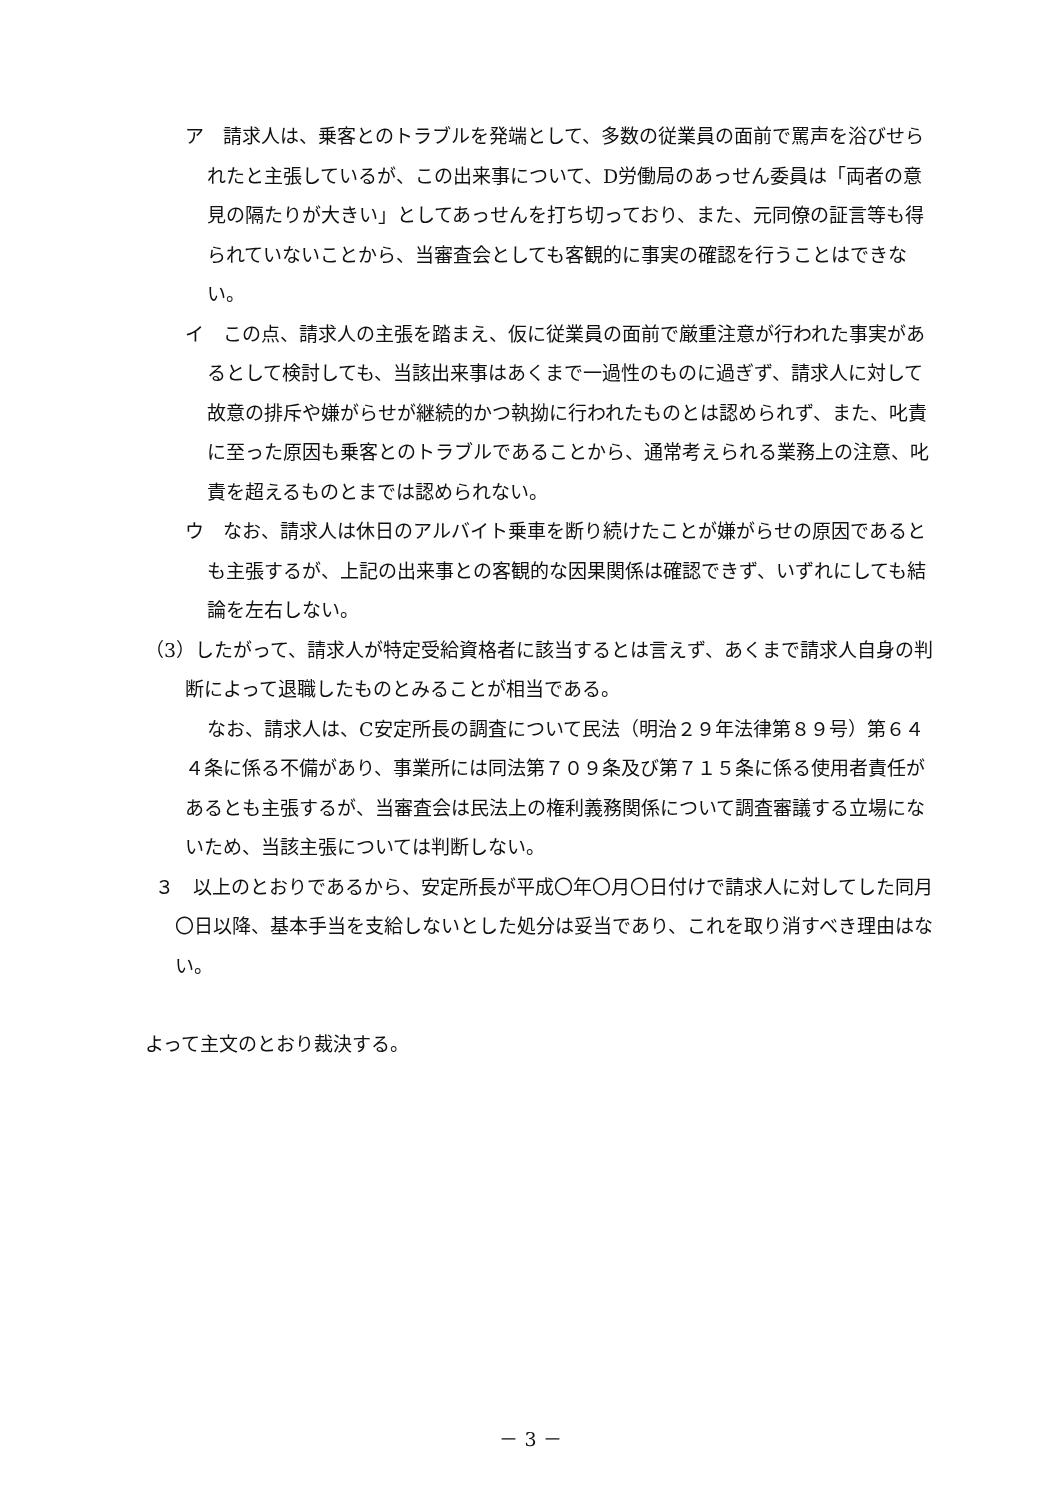ア　請求人は、乗客とのトラブルを発端として、多数の従業員の面前で罵声を浴びせられたと主張しているが、この出来事について、D労働局のあっせん委員は「両者の意見の隔たりが大きい」としてあっせんを打ち切っており、また、元同僚の証言等も得られていないことから、当審査会としても客観的に事実の確認を行うことはできない。
イ　この点、請求人の主張を踏まえ、仮に従業員の面前で厳重注意が行われた事実があるとして検討しても、当該出来事はあくまで一過性のものに過ぎず、請求人に対して故意の排斥や嫌がらせが継続的かつ執拗に行われたものとは認められず、また、叱責に至った原因も乗客とのトラブルであることから、通常考えられる業務上の注意、叱責を超えるものとまでは認められない。
ウ　なお、請求人は休日のアルバイト乗車を断り続けたことが嫌がらせの原因であるとも主張するが、上記の出来事との客観的な因果関係は確認できず、いずれにしても結論を左右しない。
（3）したがって、請求人が特定受給資格者に該当するとは言えず、あくまで請求人自身の判断によって退職したものとみることが相当である。
なお、請求人は、C安定所長の調査について民法（明治２９年法律第８９号）第６４４条に係る不備があり、事業所には同法第７０９条及び第７１５条に係る使用者責任があるとも主張するが、当審査会は民法上の権利義務関係について調査審議する立場にないため、当該主張については判断しない。
３　以上のとおりであるから、安定所長が平成〇年〇月〇日付けで請求人に対してした同月〇日以降、基本手当を支給しないとした処分は妥当であり、これを取り消すべき理由はない。
よって主文のとおり裁決する。
－ 3 －